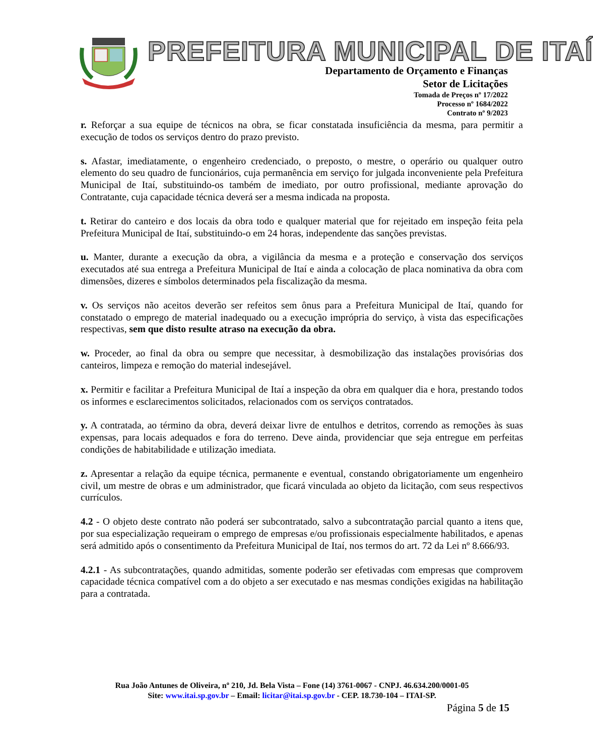PREFEITURA MUNICIPAL DE ITAÍ
Departamento de Orçamento e Finanças
Setor de Licitações
Tomada de Preços nº 17/2022
Processo nº 1684/2022
Contrato nº 9/2023
r. Reforçar a sua equipe de técnicos na obra, se ficar constatada insuficiência da mesma, para permitir a execução de todos os serviços dentro do prazo previsto.
s. Afastar, imediatamente, o engenheiro credenciado, o preposto, o mestre, o operário ou qualquer outro elemento do seu quadro de funcionários, cuja permanência em serviço for julgada inconveniente pela Prefeitura Municipal de Itaí, substituindo-os também de imediato, por outro profissional, mediante aprovação do Contratante, cuja capacidade técnica deverá ser a mesma indicada na proposta.
t. Retirar do canteiro e dos locais da obra todo e qualquer material que for rejeitado em inspeção feita pela Prefeitura Municipal de Itaí, substituindo-o em 24 horas, independente das sanções previstas.
u. Manter, durante a execução da obra, a vigilância da mesma e a proteção e conservação dos serviços executados até sua entrega a Prefeitura Municipal de Itaí e ainda a colocação de placa nominativa da obra com dimensões, dizeres e símbolos determinados pela fiscalização da mesma.
v. Os serviços não aceitos deverão ser refeitos sem ônus para a Prefeitura Municipal de Itaí, quando for constatado o emprego de material inadequado ou a execução imprópria do serviço, à vista das especificações respectivas, sem que disto resulte atraso na execução da obra.
w. Proceder, ao final da obra ou sempre que necessitar, à desmobilização das instalações provisórias dos canteiros, limpeza e remoção do material indesejável.
x. Permitir e facilitar a Prefeitura Municipal de Itaí a inspeção da obra em qualquer dia e hora, prestando todos os informes e esclarecimentos solicitados, relacionados com os serviços contratados.
y. A contratada, ao término da obra, deverá deixar livre de entulhos e detritos, correndo as remoções às suas expensas, para locais adequados e fora do terreno. Deve ainda, providenciar que seja entregue em perfeitas condições de habitabilidade e utilização imediata.
z. Apresentar a relação da equipe técnica, permanente e eventual, constando obrigatoriamente um engenheiro civil, um mestre de obras e um administrador, que ficará vinculada ao objeto da licitação, com seus respectivos currículos.
4.2 - O objeto deste contrato não poderá ser subcontratado, salvo a subcontratação parcial quanto a itens que, por sua especialização requeiram o emprego de empresas e/ou profissionais especialmente habilitados, e apenas será admitido após o consentimento da Prefeitura Municipal de Itaí, nos termos do art. 72 da Lei nº 8.666/93.
4.2.1 - As subcontratações, quando admitidas, somente poderão ser efetivadas com empresas que comprovem capacidade técnica compatível com a do objeto a ser executado e nas mesmas condições exigidas na habilitação para a contratada.
Rua João Antunes de Oliveira, nº 210, Jd. Bela Vista – Fone (14) 3761-0067 - CNPJ. 46.634.200/0001-05
Site: www.itai.sp.gov.br – Email: licitar@itai.sp.gov.br - CEP. 18.730-104 – ITAI-SP.
Página 5 de 15